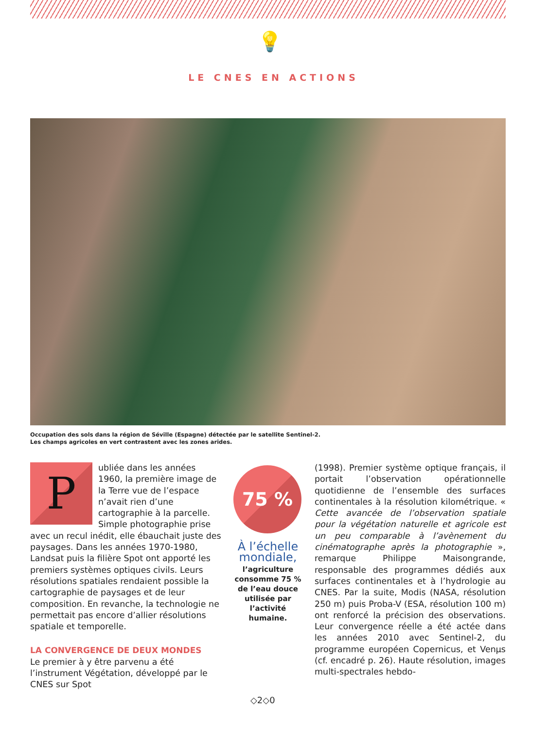💡
LE CNES EN ACTIONS
Occupation des sols dans la région de Séville (Espagne) détectée par le satellite Sentinel-2.
Les champs agricoles en vert contrastent avec les zones arides.
P
ubliée dans les années 1960, la première image de la Terre vue de l’espace n’avait rien d’une cartographie à la parcelle. Simple photographie prise avec un recul inédit, elle ébauchait juste des paysages. Dans les années 1970-1980, Landsat puis la filière Spot ont apporté les premiers systèmes optiques civils. Leurs résolutions spatiales rendaient possible la cartographie de paysages et de leur composition. En revanche, la technologie ne permettait pas encore d’allier résolutions spatiale et temporelle.
LA CONVERGENCE DE DEUX MONDES
Le premier à y être parvenu a été l’instrument Végétation, développé par le CNES sur Spot
75 %
À l’échelle mondiale,
l’agriculture consomme 75 % de l’eau douce utilisée par l’activité humaine.
(1998). Premier système optique français, il portait l’observation opérationnelle quotidienne de l’ensemble des surfaces continentales à la résolution kilométrique. « Cette avancée de l’observation spatiale pour la végétation naturelle et agricole est un peu comparable à l’avènement du cinématographe après la photographie », remarque Philippe Maisongrande, responsable des programmes dédiés aux surfaces continentales et à l’hydrologie au CNES. Par la suite, Modis (NASA, résolution 250 m) puis Proba-V (ESA, résolution 100 m) ont renforcé la précision des observations. Leur convergence réelle a été actée dans les années 2010 avec Sentinel-2, du programme européen Copernicus, et Venµs (cf. encadré p. 26). Haute résolution, images multi-spectrales hebdo-
◇2◇0